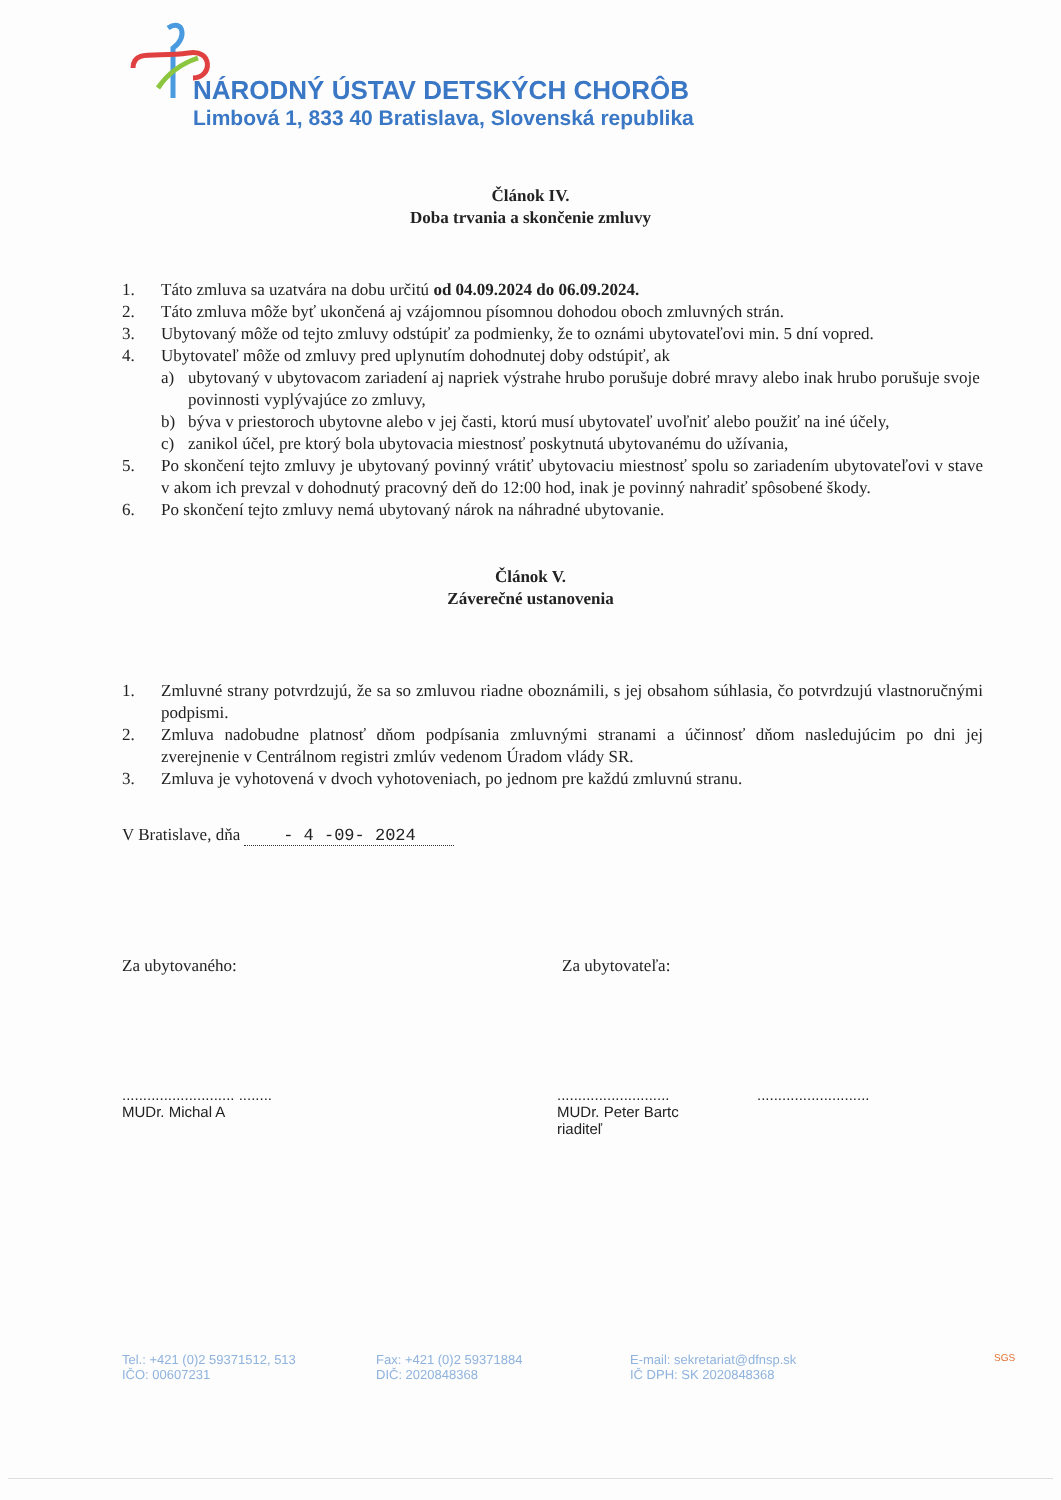NÁRODNÝ ÚSTAV DETSKÝCH CHORÔB
Limbová 1, 833 40 Bratislava, Slovenská republika
Článok IV.
Doba trvania a skončenie zmluvy
1. Táto zmluva sa uzatvára na dobu určitú od 04.09.2024 do 06.09.2024.
2. Táto zmluva môže byť ukončená aj vzájomnou písomnou dohodou oboch zmluvných strán.
3. Ubytovaný môže od tejto zmluvy odstúpiť za podmienky, že to oznámi ubytovateľovi min. 5 dní vopred.
4. Ubytovateľ môže od zmluvy pred uplynutím dohodnutej doby odstúpiť, ak
a) ubytovaný v ubytovacom zariadení aj napriek výstrahe hrubo porušuje dobré mravy alebo inak hrubo porušuje svoje povinnosti vyplývajúce zo zmluvy,
b) býva v priestoroch ubytovne alebo v jej časti, ktorú musí ubytovateľ uvoľniť alebo použiť na iné účely,
c) zanikol účel, pre ktorý bola ubytovacia miestnosť poskytnutá ubytovanému do užívania,
5. Po skončení tejto zmluvy je ubytovaný povinný vrátiť ubytovaciu miestnosť spolu so zariadením ubytovateľovi v stave v akom ich prevzal v dohodnutý pracovný deň do 12:00 hod, inak je povinný nahradiť spôsobené škody.
6. Po skončení tejto zmluvy nemá ubytovaný nárok na náhradné ubytovanie.
Článok V.
Záverečné ustanovenia
1. Zmluvné strany potvrdzujú, že sa so zmluvou riadne oboznámili, s jej obsahom súhlasia, čo potvrdzujú vlastnoručnými podpismi.
2. Zmluva nadobudne platnosť dňom podpísania zmluvnými stranami a účinnosť dňom nasledujúcim po dni jej zverejnenie v Centrálnom registri zmlúv vedenom Úradom vlády SR.
3. Zmluva je vyhotovená v dvoch vyhotoveniach, po jednom pre každú zmluvnú stranu.
V Bratislave, dňa - 4 -09- 2024
Za ubytovaného: Za ubytovateľa:
........................... ........
MUDr. Michal A
...........................
MUDr. Peter Bartc
riaditeľ
...........................
Tel.: +421 (0)2 59371512, 513
IČO: 00607231
Fax: +421 (0)2 59371884
DIČ: 2020848368
E-mail: sekretariat@dfnsp.sk
IČ DPH: SK 2020848368
SGS